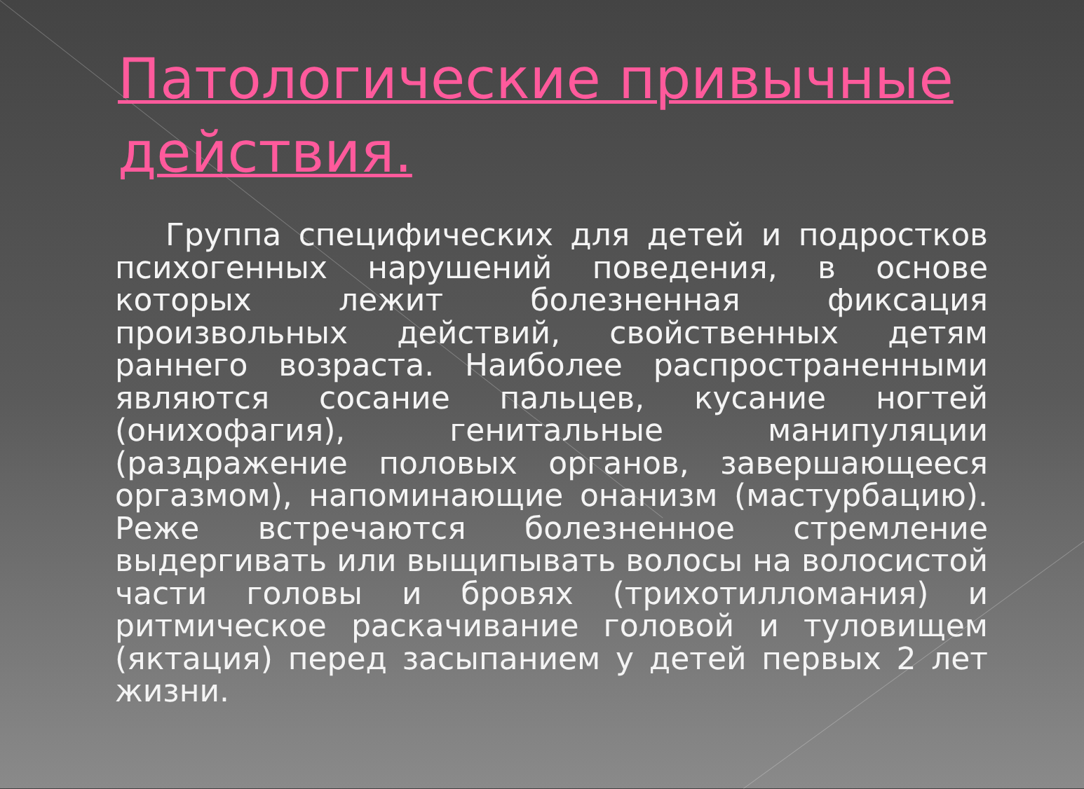Патологические привычные действия.
Группа специфических для детей и подростков психогенных нарушений поведения, в основе которых лежит болезненная фиксация произвольных действий, свойственных детям раннего возраста. Наиболее распространенными являются сосание пальцев, кусание ногтей (онихофагия), генитальные манипуляции (раздражение половых органов, завершающееся оргазмом), напоминающие онанизм (мастурбацию). Реже встречаются болезненное стремление выдергивать или выщипывать волосы на волосистой части головы и бровях (трихотилломания) и ритмическое раскачивание головой и туловищем (яктация) перед засыпанием у детей первых 2 лет жизни.